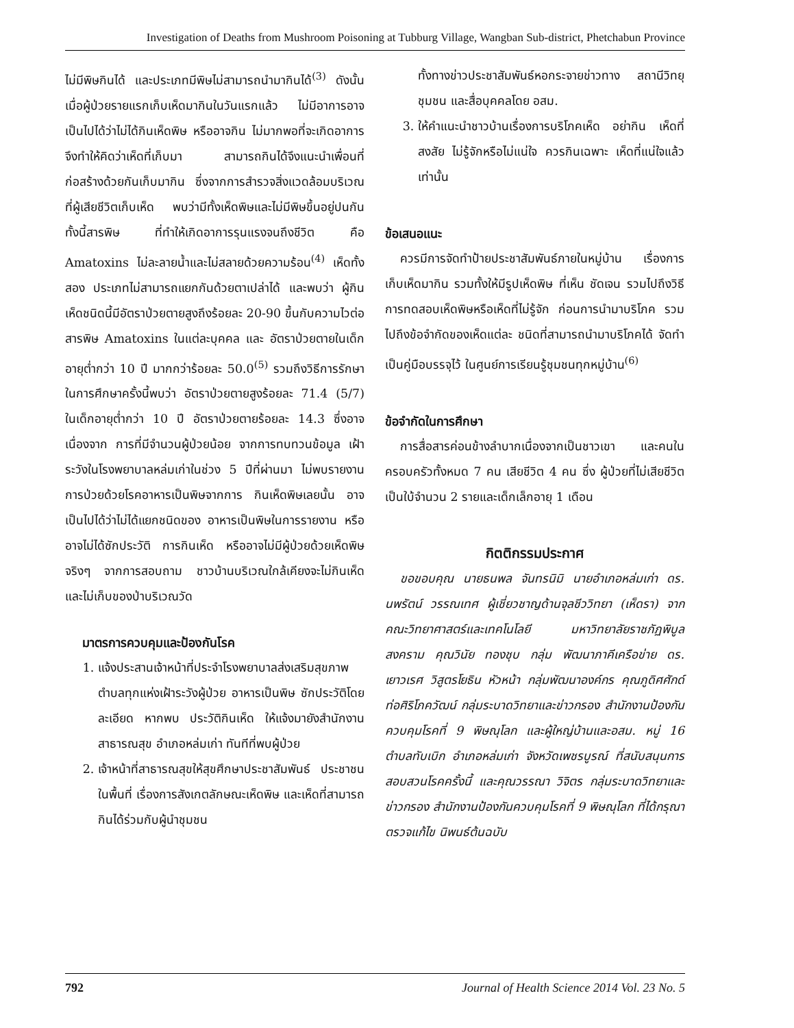Investigation of Deaths from Mushroom Poisoning at Tubburg Village, Wangban Sub-district, Phetchabun Province
ไม่มีพิษกินได้ และประเภทมีพิษไม่สามารถนำมากินได้<sup>(3)</sup> ดังนั้นเมื่อผู้ป่วยรายแรกเก็บเห็ดมากินในวันแรกแล้ว ไม่มีอาการอาจเป็นไปได้ว่าไม่ได้กินเห็ดพิษ หรืออาจกิน ไม่มากพอที่จะเกิดอาการ จึงทำให้คิดว่าเห็ดที่เก็บมา สามารถกินได้จึงแนะนำเพื่อนที่ก่อสร้างด้วยกันเก็บมากิน ซึ่งจากการสำรวจสิ่งแวดล้อมบริเวณที่ผู้เสียชีวิตเก็บเห็ด พบว่ามีทั้งเห็ดพิษและไม่มีพิษขึ้นอยู่ปนกัน ทั้งนี้สารพิษ ที่ทำให้เกิดอาการรุนแรงจนถึงชีวิต คือ Amatoxins ไม่ละลายน้ำและไม่สลายด้วยความร้อน<sup>(4)</sup> เห็ดทั้งสอง ประเภทไม่สามารถแยกกันด้วยตาเปล่าได้ และพบว่า ผู้กินเห็ดชนิดนี้มีอัตราป่วยตายสูงถึงร้อยละ 20-90 ขึ้นกับความไวต่อสารพิษ Amatoxins ในแต่ละบุคคล และ อัตราป่วยตายในเด็กอายุต่ำกว่า 10 ปี มากกว่าร้อยละ 50.0<sup>(5)</sup> รวมถึงวิธีการรักษา ในการศึกษาครั้งนี้พบว่า อัตราป่วยตายสูงร้อยละ 71.4 (5/7) ในเด็กอายุต่ำกว่า 10 ปี อัตราป่วยตายร้อยละ 14.3 ซึ่งอาจเนื่องจาก การที่มีจำนวนผู้ป่วยน้อย จากการทบทวนข้อมูล เฝ้าระวังในโรงพยาบาลหล่มเก่าในช่วง 5 ปีที่ผ่านมา ไม่พบรายงานการป่วยด้วยโรคอาหารเป็นพิษจากการ กินเห็ดพิษเลยนั้น อาจเป็นไปได้ว่าไม่ได้แยกชนิดของ อาหารเป็นพิษในการรายงาน หรืออาจไม่ได้ซักประวัติ การกินเห็ด หรืออาจไม่มีผู้ป่วยด้วยเห็ดพิษจริงๆ จากการสอบถาม ชาวบ้านบริเวณใกล้เคียงจะไม่กินเห็ด และไม่เก็บของป่าบริเวณวัด
มาตรการควบคุมและป้องกันโรค
1. แจ้งประสานเจ้าหน้าที่ประจำโรงพยาบาลส่งเสริมสุขภาพตำบลทุกแห่งเฝ้าระวังผู้ป่วย อาหารเป็นพิษ ซักประวัติโดยละเอียด หากพบ ประวัติกินเห็ด ให้แจ้งมายังสำนักงานสาธารณสุข อำเภอหล่มเก่า ทันทีที่พบผู้ป่วย
2. เจ้าหน้าที่สาธารณสุขให้สุขศึกษาประชาสัมพันธ์ ประชาชนในพื้นที่ เรื่องการสังเกตลักษณะเห็ดพิษ และเห็ดที่สามารถกินได้ร่วมกับผู้นำชุมชน
ทั้งทางข่าวประชาสัมพันธ์หอกระจายข่าวทาง สถานีวิทยุชุมชน และสื่อบุคคลโดย อสม.
3. ให้คำแนะนำชาวบ้านเรื่องการบริโภคเห็ด อย่ากิน เห็ดที่สงสัย ไม่รู้จักหรือไม่แน่ใจ ควรกินเฉพาะ เห็ดที่แน่ใจแล้วเท่านั้น
ข้อเสนอแนะ
ควรมีการจัดทำป้ายประชาสัมพันธ์ภายในหมู่บ้าน เรื่องการเก็บเห็ดมากิน รวมทั้งให้มีรูปเห็ดพิษ ที่เห็น ชัดเจน รวมไปถึงวิธีการทดสอบเห็ดพิษหรือเห็ดที่ไม่รู้จัก ก่อนการนำมาบริโภค รวมไปถึงข้อจำกัดของเห็ดแต่ละ ชนิดที่สามารถนำมาบริโภคได้ จัดทำเป็นคู่มือบรรจุไว้ ในศูนย์การเรียนรู้ชุมชนทุกหมู่บ้าน<sup>(6)</sup>
ข้อจำกัดในการศึกษา
การสื่อสารค่อนข้างลำบากเนื่องจากเป็นชาวเขา และคนในครอบครัวทั้งหมด 7 คน เสียชีวิต 4 คน ซึ่ง ผู้ป่วยที่ไม่เสียชีวิตเป็นใบ้จำนวน 2 รายและเด็กเล็กอายุ 1 เดือน
กิตติกรรมประกาศ
ขอขอบคุณ นายธนพล จันทรนิมิ นายอำเภอหล่มเก่า ดร. นพรัตน์ วรรณเทศ ผู้เชี่ยวชาญด้านจุลชีววิทยา (เห็ดรา) จากคณะวิทยาศาสตร์และเทคโนโลยี มหาวิทยาลัยราชภัฏพิบูลสงคราม คุณวินัย ทองชุบ กลุ่ม พัฒนาภาคีเครือข่าย ดร. เยาวเรศ วิสูตรโยธิน หัวหน้า กลุ่มพัฒนาองค์กร คุณภูดิศศักด์ ท่อศิริโภควัฒน์ กลุ่มระบาดวิทยาและข่าวกรอง สำนักงานป้องกันควบคุมโรคที่ 9 พิษณุโลก และผู้ใหญ่บ้านและอสม. หมู่ 16 ตำบลทับเบิก อำเภอหล่มเก่า จังหวัดเพชรบูรณ์ ที่สนับสนุนการสอบสวนโรคครั้งนี้ และคุณวรรณา วิจิตร กลุ่มระบาดวิทยาและข่าวกรอง สำนักงานป้องกันควบคุมโรคที่ 9 พิษณุโลก ที่ได้กรุณาตรวจแก้ไข นิพนธ์ต้นฉบับ
792 Journal of Health Science 2014 Vol. 23 No. 5